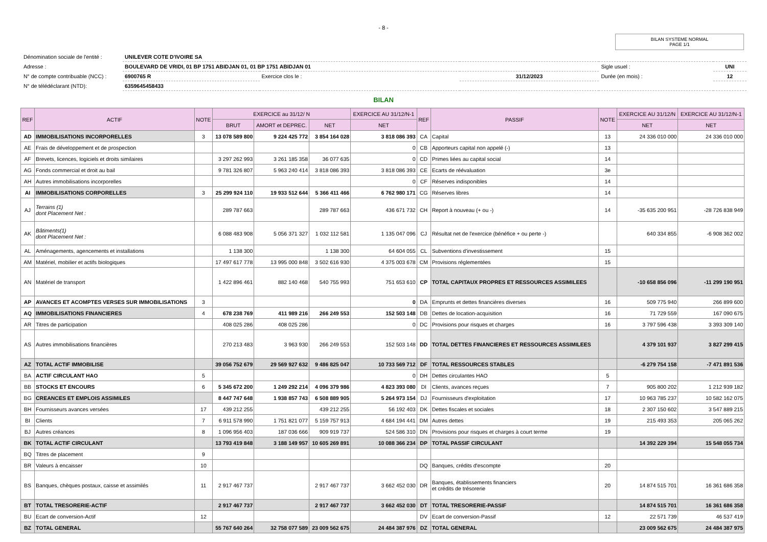- 8 -
BILAN SYSTEME NORMAL
PAGE 1/1
| Dénomination sociale de l'entité : | UNILEVER COTE D'IVOIRE SA | | | | |
| Adresse : | BOULEVARD DE VRIDI, 01 BP 1751 ABIDJAN 01, 01 BP 1751 ABIDJAN 01 | | | Sigle usuel : | UNI |
| N° de compte contribuable (NCC) : | 6900765 R | Exercice clos le : | 31/12/2023 | Durée (en mois) : | 12 |
| N° de télédéclarant (NTD): | 6359645458433 | | | | |
BILAN
| REF | ACTIF | NOTE | EXERCICE au 31/12/ N | | | EXERCICE AU 31/12/N-1 | REF | PASSIF | NOTE | EXERCICE AU 31/12/N | EXERCICE AU 31/12/N-1 |
| --- | --- | --- | --- | --- | --- | --- | --- | --- | --- | --- | --- |
| | | | BRUT | AMORT et DEPREC. | NET | NET | | | | NET | NET |
| AD | IMMOBILISATIONS INCORPORELLES | 3 | 13 078 589 800 | 9 224 425 772 | 3 854 164 028 | 3 818 086 393 | CA | Capital | 13 | 24 336 010 000 | 24 336 010 000 |
| AE | Frais de développement et de prospection | | | | | 0 | CB | Apporteurs capital non appelé (-) | 13 | | |
| AF | Brevets, licences, logiciels et droits similaires | | 3 297 262 993 | 3 261 185 358 | 36 077 635 | 0 | CD | Primes liées au capital social | 14 | | |
| AG | Fonds commercial et droit au bail | | 9 781 326 807 | 5 963 240 414 | 3 818 086 393 | 3 818 086 393 | CE | Ecarts de réévaluation | 3e | | |
| AH | Autres immobilisations incorporelles | | | | | 0 | CF | Réserves indisponibles | 14 | | |
| AI | IMMOBILISATIONS CORPORELLES | 3 | 25 299 924 110 | 19 933 512 644 | 5 366 411 466 | 6 762 980 171 | CG | Réserves libres | 14 | | |
| AJ | Terrains (1) dont Placement Net : | | 289 787 663 | | 289 787 663 | 436 671 732 | CH | Report à nouveau (+ ou -) | 14 | -35 635 200 951 | -28 726 838 949 |
| AK | Bâtiments(1) dont Placement Net : | | 6 088 483 908 | 5 056 371 327 | 1 032 112 581 | 1 135 047 096 | CJ | Résultat net de l'exercice (bénéfice + ou perte -) | | 640 334 855 | -6 908 362 002 |
| AL | Aménagements, agencements et installations | | 1 138 300 | | 1 138 300 | 64 604 055 | CL | Subventions d'investissement | 15 | | |
| AM | Matériel, mobilier et actifs biologiques | | 17 497 617 778 | 13 995 000 848 | 3 502 616 930 | 4 375 003 678 | CM | Provisions réglementées | 15 | | |
| AN | Matériel de transport | | 1 422 896 461 | 882 140 468 | 540 755 993 | 751 653 610 | CP | TOTAL CAPITAUX PROPRES ET RESSOURCES ASSIMILEES | | -10 658 856 096 | -11 299 190 951 |
| AP | AVANCES ET ACOMPTES VERSES SUR IMMOBILISATIONS | 3 | | | | 0 | DA | Emprunts et dettes financières diverses | 16 | 509 775 940 | 266 899 600 |
| AQ | IMMOBILISATIONS FINANCIERES | 4 | 678 238 769 | 411 989 216 | 266 249 553 | 152 503 148 | DB | Dettes de location-acquisition | 16 | 71 729 559 | 167 090 675 |
| AR | Titres de participation | | 408 025 286 | 408 025 286 | | 0 | DC | Provisions pour risques et charges | 16 | 3 797 596 438 | 3 393 309 140 |
| AS | Autres immobilisations financières | | 270 213 483 | 3 963 930 | 266 249 553 | 152 503 148 | DD | TOTAL DETTES FINANCIERES ET RESSOURCES ASSIMILEES | | 4 379 101 937 | 3 827 299 415 |
| AZ | TOTAL ACTIF IMMOBILISE | | 39 056 752 679 | 29 569 927 632 | 9 486 825 047 | 10 733 569 712 | DF | TOTAL RESSOURCES STABLES | | -6 279 754 158 | -7 471 891 536 |
| BA | ACTIF CIRCULANT HAO | 5 | | | | 0 | DH | Dettes circulantes HAO | 5 | | |
| BB | STOCKS ET ENCOURS | 6 | 5 345 672 200 | 1 249 292 214 | 4 096 379 986 | 4 823 393 080 | DI | Clients, avances reçues | 7 | 905 800 202 | 1 212 939 182 |
| BG | CREANCES ET EMPLOIS ASSIMILES | | 8 447 747 648 | 1 938 857 743 | 6 508 889 905 | 5 264 973 154 | DJ | Fournisseurs d'exploitation | 17 | 10 963 785 237 | 10 582 162 075 |
| BH | Fournisseurs avances versées | 17 | 439 212 255 | | 439 212 255 | 56 192 403 | DK | Dettes fiscales et sociales | 18 | 2 307 150 602 | 3 547 889 215 |
| BI | Clients | 7 | 6 911 578 990 | 1 751 821 077 | 5 159 757 913 | 4 684 194 441 | DM | Autres dettes | 19 | 215 493 353 | 205 065 262 |
| BJ | Autres créances | 8 | 1 096 956 403 | 187 036 666 | 909 919 737 | 524 586 310 | DN | Provisions pour risques et charges à court terme | 19 | | |
| BK | TOTAL ACTIF CIRCULANT | | 13 793 419 848 | 3 188 149 957 | 10 605 269 891 | 10 088 366 234 | DP | TOTAL PASSIF CIRCULANT | | 14 392 229 394 | 15 548 055 734 |
| BQ | Titres de placement | 9 | | | | | | | | | |
| BR | Valeurs à encaisser | 10 | | | | | DQ | Banques, crédits d'escompte | 20 | | |
| BS | Banques, chèques postaux, caisse et assimilés | 11 | 2 917 467 737 | | 2 917 467 737 | 3 662 452 030 | DR | Banques, établissements financiers et crédits de trésorerie | 20 | 14 874 515 701 | 16 361 686 358 |
| BT | TOTAL TRESORERIE-ACTIF | | 2 917 467 737 | | 2 917 467 737 | 3 662 452 030 | DT | TOTAL TRESORERIE-PASSIF | | 14 874 515 701 | 16 361 686 358 |
| BU | Ecart de conversion-Actif | 12 | | | | | DV | Ecart de conversion-Passif | 12 | 22 571 739 | 46 537 419 |
| BZ | TOTAL GENERAL | | 55 767 640 264 | 32 758 077 589 | 23 009 562 675 | 24 484 387 976 | DZ | TOTAL GENERAL | | 23 009 562 675 | 24 484 387 975 |